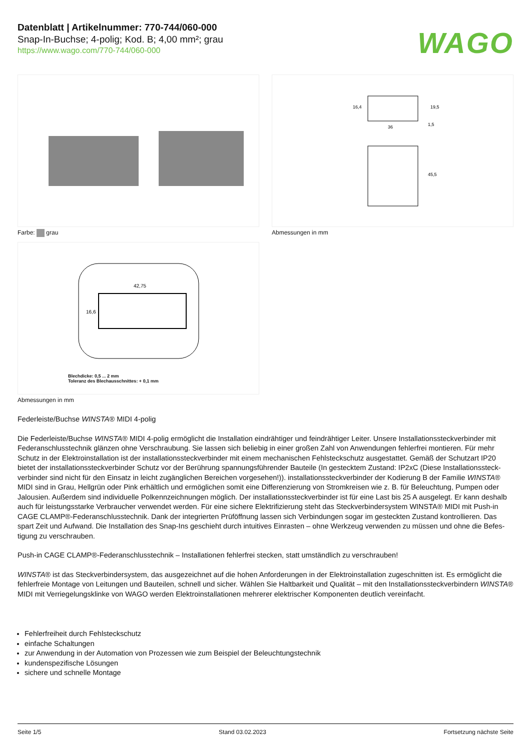Datenblatt | Artikelnummer: 770-744/060-000
Snap-In-Buchse; 4-polig; Kod. B; 4,00 mm²; grau
https://www.wago.com/770-744/060-000
WAGO
Farbe: grau
36
16,4
19,5
1,5
45,5
Abmessungen in mm
42,75
16,6
Blechdicke: 0,5 ... 2 mm
Toleranz des Blechausschnittes: + 0,1 mm
Abmessungen in mm
Federleiste/Buchse WINSTA® MIDI 4-polig
Die Federleiste/Buchse WINSTA® MIDI 4-polig ermöglicht die Installation eindrähtiger und feindrähtiger Leiter. Unsere Installationssteckverbinder mit Federanschlusstechnik glänzen ohne Verschraubung. Sie lassen sich beliebig in einer großen Zahl von Anwendungen fehlerfrei montieren. Für mehr Schutz in der Elektroinstallation ist der installationssteckverbinder mit einem mechanischen Fehlsteckschutz ausgestattet. Gemäß der Schutzart IP20 bietet der installationssteckverbinder Schutz vor der Berührung spannungsführender Bauteile (In gestecktem Zustand: IP2xC (Diese Installationssteck­verbinder sind nicht für den Einsatz in leicht zugänglichen Bereichen vorgesehen!)). installationssteckverbinder der Kodierung B der Familie WINSTA® MIDI sind in Grau, Hellgrün oder Pink erhältlich und ermöglichen somit eine Differenzierung von Stromkreisen wie z. B. für Beleuchtung, Pumpen oder Jalousien. Außerdem sind individuelle Polkennzeichnungen möglich. Der installationssteckverbinder ist für eine Last bis 25 A ausgelegt. Er kann des­halb auch für leistungsstarke Verbraucher verwendet werden. Für eine sichere Elektrifizierung steht das Steckverbindersystem WINSTA® MIDI mit Push-in CAGE CLAMP®-Federanschlusstechnik. Dank der integrierten Prüföffnung lassen sich Verbindungen sogar im gesteckten Zustand kontrollieren. Das spart Zeit und Aufwand. Die Installation des Snap-Ins geschieht durch intuitives Einrasten – ohne Werkzeug verwenden zu müssen und ohne die Befes­tigung zu verschrauben.
Push-in CAGE CLAMP®-Federanschlusstechnik – Installationen fehlerfrei stecken, statt umständlich zu verschrauben!
WINSTA® ist das Steckverbindersystem, das ausgezeichnet auf die hohen Anforderungen in der Elektroinstallation zugeschnitten ist. Es ermöglicht die fehlerfreie Montage von Leitungen und Bauteilen, schnell und sicher. Wählen Sie Haltbarkeit und Qualität – mit den Installationssteckverbindern WINS­TA® MIDI mit Verriegelungsklinke von WAGO werden Elektroinstallationen mehrerer elektrischer Komponenten deutlich vereinfacht.
Fehlerfreiheit durch Fehlsteckschutz
einfache Schaltungen
zur Anwendung in der Automation von Prozessen wie zum Beispiel der Beleuchtungstechnik
kundenspezifische Lösungen
sichere und schnelle Montage
Seite 1/5 Stand 03.02.2023 Fortsetzung nächste Seite